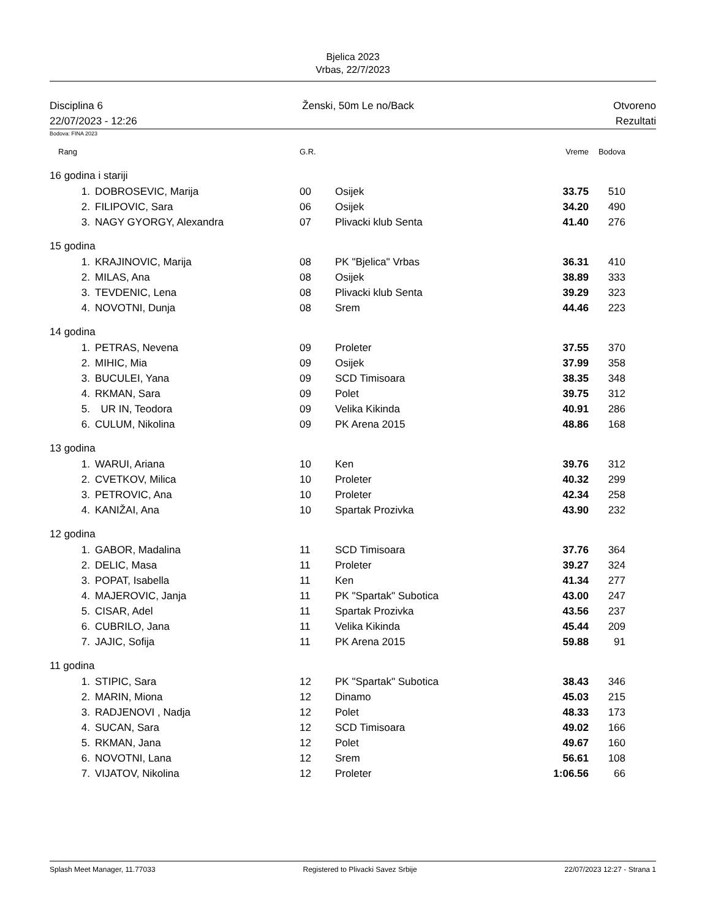Bjelica 2023
Vrbas, 22/7/2023
Disciplina 6 Ženski, 50m Le no/Back Otvoreno
22/07/2023 - 12:26 Rezultati
Bodova: FINA 2023
| Rang | | G.R. | | Vreme | Bodova |
| --- | --- | --- | --- | --- | --- |
| 16 godina i stariji | | | | | |
| 1. | DOBROSEVIC, Marija | 00 | Osijek | 33.75 | 510 |
| 2. | FILIPOVIC, Sara | 06 | Osijek | 34.20 | 490 |
| 3. | NAGY GYORGY, Alexandra | 07 | Plivacki klub Senta | 41.40 | 276 |
| 15 godina | | | | | |
| 1. | KRAJINOVIC, Marija | 08 | PK "Bjelica" Vrbas | 36.31 | 410 |
| 2. | MILAS, Ana | 08 | Osijek | 38.89 | 333 |
| 3. | TEVDENIC, Lena | 08 | Plivacki klub Senta | 39.29 | 323 |
| 4. | NOVOTNI, Dunja | 08 | Srem | 44.46 | 223 |
| 14 godina | | | | | |
| 1. | PETRAS, Nevena | 09 | Proleter | 37.55 | 370 |
| 2. | MIHIC, Mia | 09 | Osijek | 37.99 | 358 |
| 3. | BUCULEI, Yana | 09 | SCD Timisoara | 38.35 | 348 |
| 4. | RKMAN, Sara | 09 | Polet | 39.75 | 312 |
| 5. | UR IN, Teodora | 09 | Velika Kikinda | 40.91 | 286 |
| 6. | CULUM, Nikolina | 09 | PK Arena 2015 | 48.86 | 168 |
| 13 godina | | | | | |
| 1. | WARUI, Ariana | 10 | Ken | 39.76 | 312 |
| 2. | CVETKOV, Milica | 10 | Proleter | 40.32 | 299 |
| 3. | PETROVIC, Ana | 10 | Proleter | 42.34 | 258 |
| 4. | KANIŽAI, Ana | 10 | Spartak Prozivka | 43.90 | 232 |
| 12 godina | | | | | |
| 1. | GABOR, Madalina | 11 | SCD Timisoara | 37.76 | 364 |
| 2. | DELIC, Masa | 11 | Proleter | 39.27 | 324 |
| 3. | POPAT, Isabella | 11 | Ken | 41.34 | 277 |
| 4. | MAJEROVIC, Janja | 11 | PK "Spartak" Subotica | 43.00 | 247 |
| 5. | CISAR, Adel | 11 | Spartak Prozivka | 43.56 | 237 |
| 6. | CUBRILO, Jana | 11 | Velika Kikinda | 45.44 | 209 |
| 7. | JAJIC, Sofija | 11 | PK Arena 2015 | 59.88 | 91 |
| 11 godina | | | | | |
| 1. | STIPIC, Sara | 12 | PK "Spartak" Subotica | 38.43 | 346 |
| 2. | MARIN, Miona | 12 | Dinamo | 45.03 | 215 |
| 3. | RADJENOVI , Nadja | 12 | Polet | 48.33 | 173 |
| 4. | SUCAN, Sara | 12 | SCD Timisoara | 49.02 | 166 |
| 5. | RKMAN, Jana | 12 | Polet | 49.67 | 160 |
| 6. | NOVOTNI, Lana | 12 | Srem | 56.61 | 108 |
| 7. | VIJATOV, Nikolina | 12 | Proleter | 1:06.56 | 66 |
Splash Meet Manager, 11.77033 Registered to Plivacki Savez Srbije 22/07/2023 12:27 - Strana 1